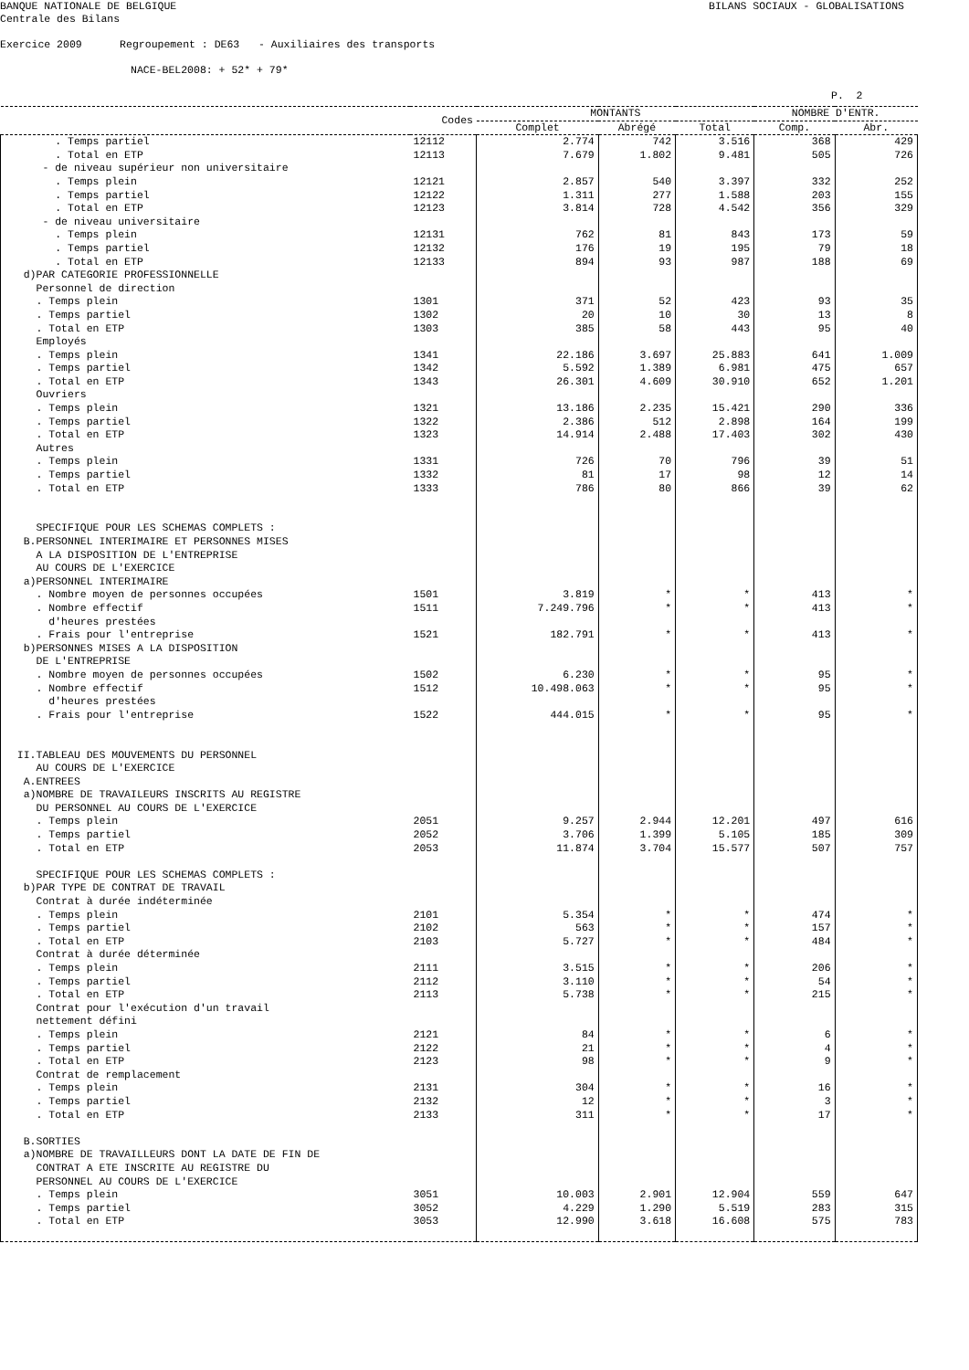BANQUE NATIONALE DE BELGIQUE
Centrale des Bilans
BILANS SOCIAUX - GLOBALISATIONS
Exercice 2009 Regroupement : DE63 - Auxiliaires des transports
NACE-BEL2008: + 52* + 79*
P. 2
| | Codes | MONTANTS | | | NOMBRE D'ENTR. | |
| --- | --- | --- | --- | --- | --- | --- |
| | | Complet | Abrégé | Total | Comp. | Abr. |
| . Temps partiel | 12112 | 2.774 | 742 | 3.516 | 368 | 429 |
| . Total en ETP | 12113 | 7.679 | 1.802 | 9.481 | 505 | 726 |
| - de niveau supérieur non universitaire | | | | | | |
| . Temps plein | 12121 | 2.857 | 540 | 3.397 | 332 | 252 |
| . Temps partiel | 12122 | 1.311 | 277 | 1.588 | 203 | 155 |
| . Total en ETP | 12123 | 3.814 | 728 | 4.542 | 356 | 329 |
| - de niveau universitaire | | | | | | |
| . Temps plein | 12131 | 762 | 81 | 843 | 173 | 59 |
| . Temps partiel | 12132 | 176 | 19 | 195 | 79 | 18 |
| . Total en ETP | 12133 | 894 | 93 | 987 | 188 | 69 |
| d)PAR CATEGORIE PROFESSIONNELLE | | | | | | |
| Personnel de direction | | | | | | |
| . Temps plein | 1301 | 371 | 52 | 423 | 93 | 35 |
| . Temps partiel | 1302 | 20 | 10 | 30 | 13 | 8 |
| . Total en ETP | 1303 | 385 | 58 | 443 | 95 | 40 |
| Employés | | | | | | |
| . Temps plein | 1341 | 22.186 | 3.697 | 25.883 | 641 | 1.009 |
| . Temps partiel | 1342 | 5.592 | 1.389 | 6.981 | 475 | 657 |
| . Total en ETP | 1343 | 26.301 | 4.609 | 30.910 | 652 | 1.201 |
| Ouvriers | | | | | | |
| . Temps plein | 1321 | 13.186 | 2.235 | 15.421 | 290 | 336 |
| . Temps partiel | 1322 | 2.386 | 512 | 2.898 | 164 | 199 |
| . Total en ETP | 1323 | 14.914 | 2.488 | 17.403 | 302 | 430 |
| Autres | | | | | | |
| . Temps plein | 1331 | 726 | 70 | 796 | 39 | 51 |
| . Temps partiel | 1332 | 81 | 17 | 98 | 12 | 14 |
| . Total en ETP | 1333 | 786 | 80 | 866 | 39 | 62 |
| SPECIFIQUE POUR LES SCHEMAS COMPLETS : | | | | | | |
| B.PERSONNEL INTERIMAIRE ET PERSONNES MISES | | | | | | |
| A LA DISPOSITION DE L'ENTREPRISE | | | | | | |
| AU COURS DE L'EXERCICE | | | | | | |
| a)PERSONNEL INTERIMAIRE | | | | | | |
| . Nombre moyen de personnes occupées | 1501 | 3.819 | * | * | 413 | * |
| . Nombre effectif | 1511 | 7.249.796 | * | * | 413 | * |
| d'heures prestées | | | | | | |
| . Frais pour l'entreprise | 1521 | 182.791 | * | * | 413 | * |
| b)PERSONNES MISES A LA DISPOSITION | | | | | | |
| DE L'ENTREPRISE | | | | | | |
| . Nombre moyen de personnes occupées | 1502 | 6.230 | * | * | 95 | * |
| . Nombre effectif | 1512 | 10.498.063 | * | * | 95 | * |
| d'heures prestées | | | | | | |
| . Frais pour l'entreprise | 1522 | 444.015 | * | * | 95 | * |
| II.TABLEAU DES MOUVEMENTS DU PERSONNEL | | | | | | |
| AU COURS DE L'EXERCICE | | | | | | |
| A.ENTREES | | | | | | |
| a)NOMBRE DE TRAVAILEURS INSCRITS AU REGISTRE | | | | | | |
| DU PERSONNEL AU COURS DE L'EXERCICE | | | | | | |
| . Temps plein | 2051 | 9.257 | 2.944 | 12.201 | 497 | 616 |
| . Temps partiel | 2052 | 3.706 | 1.399 | 5.105 | 185 | 309 |
| . Total en ETP | 2053 | 11.874 | 3.704 | 15.577 | 507 | 757 |
| SPECIFIQUE POUR LES SCHEMAS COMPLETS : | | | | | | |
| b)PAR TYPE DE CONTRAT DE TRAVAIL | | | | | | |
| Contrat à durée indéterminée | | | | | | |
| . Temps plein | 2101 | 5.354 | * | * | 474 | * |
| . Temps partiel | 2102 | 563 | * | * | 157 | * |
| . Total en ETP | 2103 | 5.727 | * | * | 484 | * |
| Contrat à durée déterminée | | | | | | |
| . Temps plein | 2111 | 3.515 | * | * | 206 | * |
| . Temps partiel | 2112 | 3.110 | * | * | 54 | * |
| . Total en ETP | 2113 | 5.738 | * | * | 215 | * |
| Contrat pour l'exécution d'un travail | | | | | | |
| nettement défini | | | | | | |
| . Temps plein | 2121 | 84 | * | * | 6 | * |
| . Temps partiel | 2122 | 21 | * | * | 4 | * |
| . Total en ETP | 2123 | 98 | * | * | 9 | * |
| Contrat de remplacement | | | | | | |
| . Temps plein | 2131 | 304 | * | * | 16 | * |
| . Temps partiel | 2132 | 12 | * | * | 3 | * |
| . Total en ETP | 2133 | 311 | * | * | 17 | * |
| B.SORTIES | | | | | | |
| a)NOMBRE DE TRAVAILLEURS DONT LA DATE DE FIN DE | | | | | | |
| CONTRAT A ETE INSCRITE AU REGISTRE DU | | | | | | |
| PERSONNEL AU COURS DE L'EXERCICE | | | | | | |
| . Temps plein | 3051 | 10.003 | 2.901 | 12.904 | 559 | 647 |
| . Temps partiel | 3052 | 4.229 | 1.290 | 5.519 | 283 | 315 |
| . Total en ETP | 3053 | 12.990 | 3.618 | 16.608 | 575 | 783 |